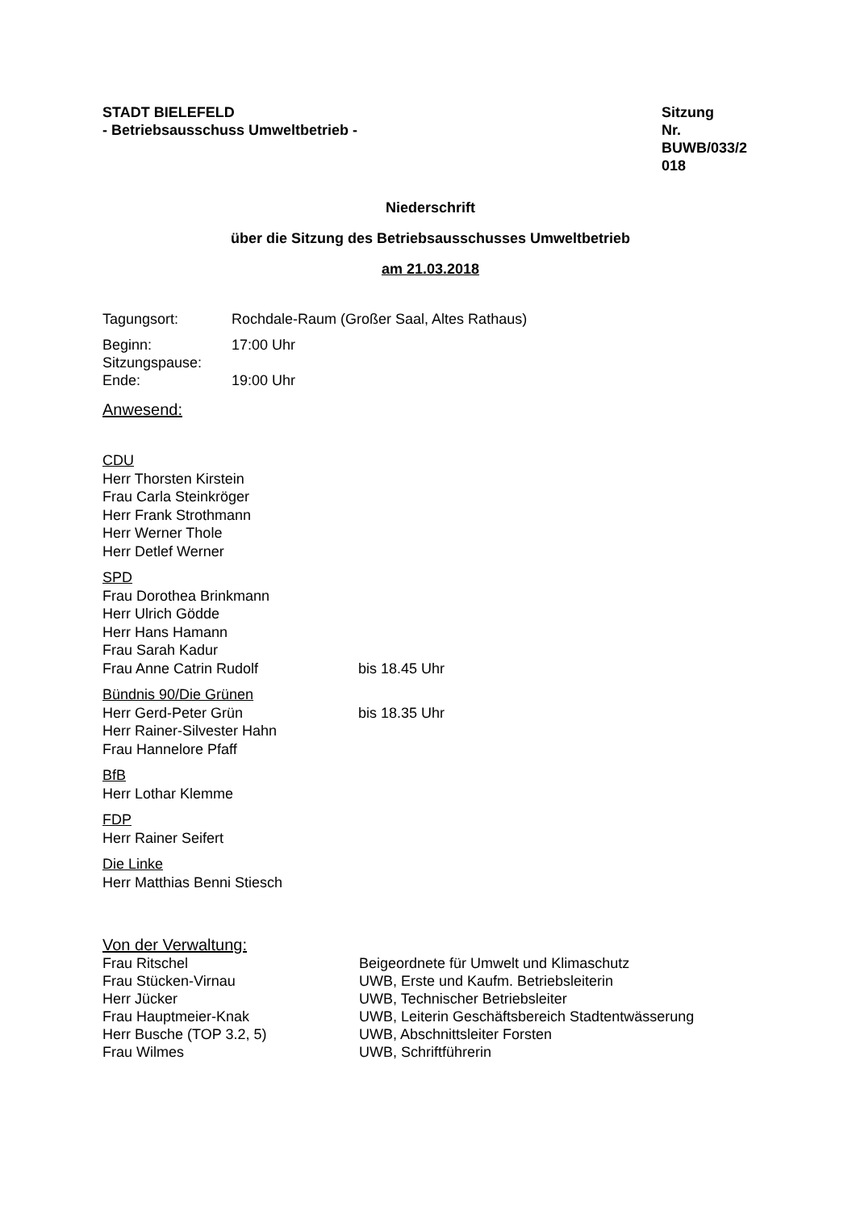STADT BIELEFELD
- Betriebsausschuss Umweltbetrieb -
Sitzung
Nr.
BUWB/033/2
018
Niederschrift
über die Sitzung des Betriebsausschusses Umweltbetrieb
am 21.03.2018
| Tagungsort: | Rochdale-Raum (Großer Saal, Altes Rathaus) |
| Beginn: | 17:00 Uhr |
| Sitzungspause: | |
| Ende: | 19:00 Uhr |
Anwesend:
CDU
Herr Thorsten Kirstein
Frau Carla Steinkröger
Herr Frank Strothmann
Herr Werner Thole
Herr Detlef Werner
SPD
Frau Dorothea Brinkmann
Herr Ulrich Gödde
Herr Hans Hamann
Frau Sarah Kadur
Frau Anne Catrin Rudolf bis 18.45 Uhr
Bündnis 90/Die Grünen
Herr Gerd-Peter Grün bis 18.35 Uhr
Herr Rainer-Silvester Hahn
Frau Hannelore Pfaff
BfB
Herr Lothar Klemme
FDP
Herr Rainer Seifert
Die Linke
Herr Matthias Benni Stiesch
Von der Verwaltung:
| Frau Ritschel | Beigeordnete für Umwelt und Klimaschutz |
| Frau Stücken-Virnau | UWB, Erste und Kaufm. Betriebsleiterin |
| Herr Jücker | UWB, Technischer Betriebsleiter |
| Frau Hauptmeier-Knak | UWB, Leiterin Geschäftsbereich Stadtentwässerung |
| Herr Busche (TOP 3.2, 5) | UWB, Abschnittsleiter Forsten |
| Frau Wilmes | UWB, Schriftführerin |